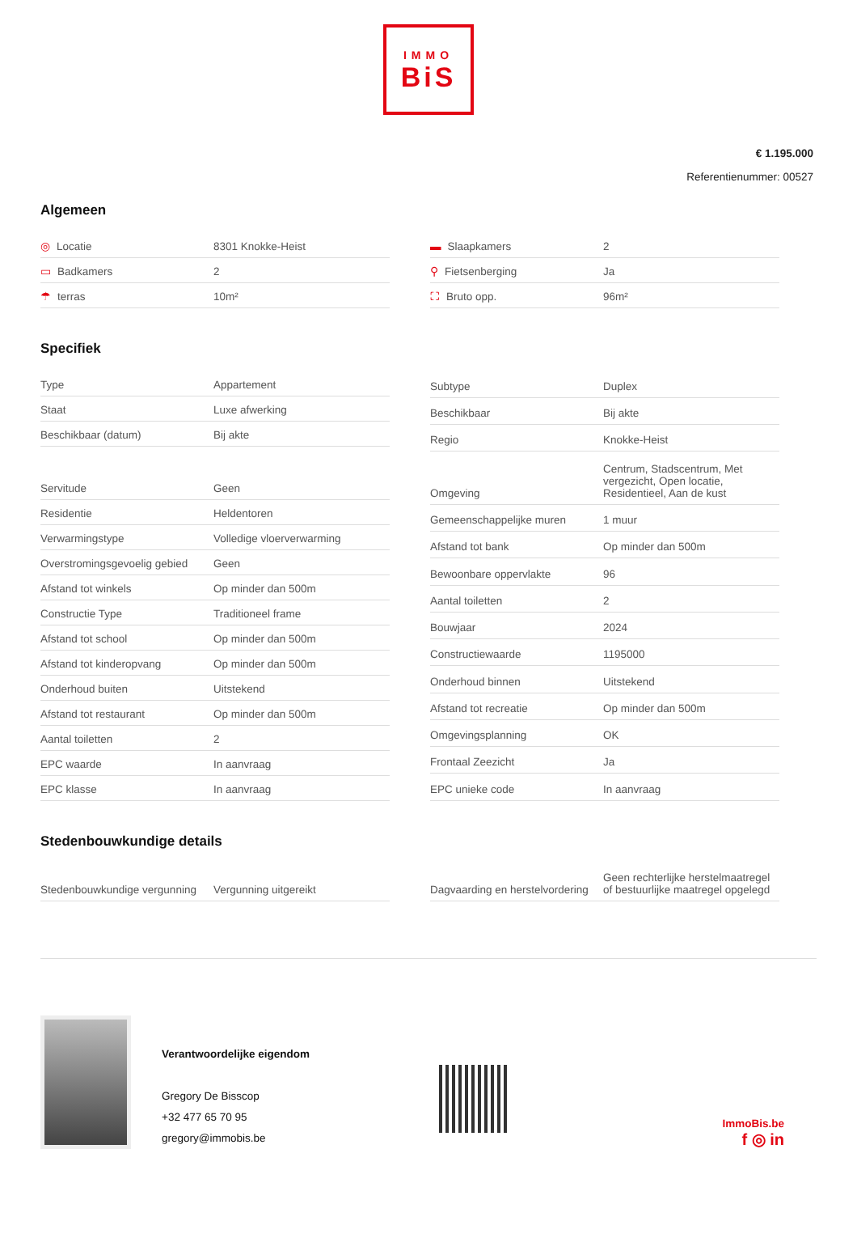IMMO
BiS
€ 1.195.000
Referentienummer: 00527
Algemeen
| ◎ Locatie | 8301 Knokke-Heist |
| ▭ Badkamers | 2 |
| ☂ terras | 10m² |
| ▬ Slaapkamers | 2 |
| ⚲ Fietsenberging | Ja |
| ⛶ Bruto opp. | 96m² |
Specifiek
| Type | Appartement |
| Staat | Luxe afwerking |
| Beschikbaar (datum) | Bij akte |
| Servitude | Geen |
| Residentie | Heldentoren |
| Verwarmingstype | Volledige vloerverwarming |
| Overstromingsgevoelig gebied | Geen |
| Afstand tot winkels | Op minder dan 500m |
| Constructie Type | Traditioneel frame |
| Afstand tot school | Op minder dan 500m |
| Afstand tot kinderopvang | Op minder dan 500m |
| Onderhoud buiten | Uitstekend |
| Afstand tot restaurant | Op minder dan 500m |
| Aantal toiletten | 2 |
| EPC waarde | In aanvraag |
| EPC klasse | In aanvraag |
| Subtype | Duplex |
| Beschikbaar | Bij akte |
| Regio | Knokke-Heist |
| Omgeving | Centrum, Stadscentrum, Met vergezicht, Open locatie, Residentieel, Aan de kust |
| Gemeenschappelijke muren | 1 muur |
| Afstand tot bank | Op minder dan 500m |
| Bewoonbare oppervlakte | 96 |
| Aantal toiletten | 2 |
| Bouwjaar | 2024 |
| Constructiewaarde | 1195000 |
| Onderhoud binnen | Uitstekend |
| Afstand tot recreatie | Op minder dan 500m |
| Omgevingsplanning | OK |
| Frontaal Zeezicht | Ja |
| EPC unieke code | In aanvraag |
Stedenbouwkundige details
| Stedenbouwkundige vergunning | Vergunning uitgereikt |
| Dagvaarding en herstelvordering | Geen rechterlijke herstelmaatregel of bestuurlijke maatregel opgelegd |
Verantwoordelijke eigendom
Gregory De Bisscop
+32 477 65 70 95
gregory@immobis.be
ImmoBis.be
f ◎ in